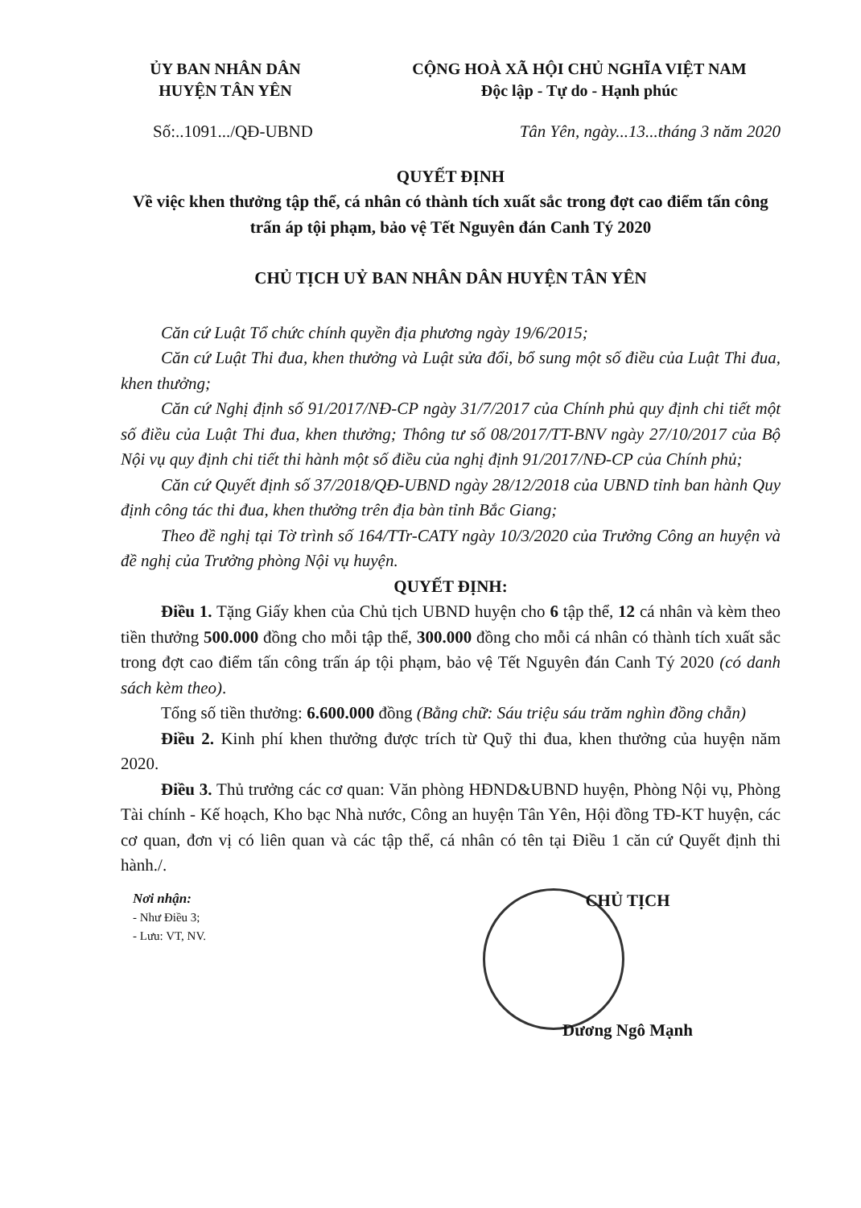ỦY BAN NHÂN DÂN
HUYỆN TÂN YÊN
CỘNG HOÀ XÃ HỘI CHỦ NGHĨA VIỆT NAM
Độc lập - Tự do - Hạnh phúc
Số:..1091.../QĐ-UBND Tân Yên, ngày...13...tháng 3 năm 2020
QUYẾT ĐỊNH
Về việc khen thưởng tập thể, cá nhân có thành tích xuất sắc trong đợt cao điểm tấn công trấn áp tội phạm, bảo vệ Tết Nguyên đán Canh Tý 2020
CHỦ TỊCH UỶ BAN NHÂN DÂN HUYỆN TÂN YÊN
Căn cứ Luật Tổ chức chính quyền địa phương ngày 19/6/2015;
Căn cứ Luật Thi đua, khen thưởng và Luật sửa đổi, bổ sung một số điều của Luật Thi đua, khen thưởng;
Căn cứ Nghị định số 91/2017/NĐ-CP ngày 31/7/2017 của Chính phủ quy định chi tiết một số điều của Luật Thi đua, khen thưởng; Thông tư số 08/2017/TT-BNV ngày 27/10/2017 của Bộ Nội vụ quy định chi tiết thi hành một số điều của nghị định 91/2017/NĐ-CP của Chính phủ;
Căn cứ Quyết định số 37/2018/QĐ-UBND ngày 28/12/2018 của UBND tỉnh ban hành Quy định công tác thi đua, khen thưởng trên địa bàn tỉnh Bắc Giang;
Theo đề nghị tại Tờ trình số 164/TTr-CATY ngày 10/3/2020 của Trưởng Công an huyện và đề nghị của Trưởng phòng Nội vụ huyện.
QUYẾT ĐỊNH:
Điều 1. Tặng Giấy khen của Chủ tịch UBND huyện cho 6 tập thể, 12 cá nhân và kèm theo tiền thưởng 500.000 đồng cho mỗi tập thể, 300.000 đồng cho mỗi cá nhân có thành tích xuất sắc trong đợt cao điểm tấn công trấn áp tội phạm, bảo vệ Tết Nguyên đán Canh Tý 2020 (có danh sách kèm theo).
Tổng số tiền thưởng: 6.600.000 đồng (Bằng chữ: Sáu triệu sáu trăm nghìn đồng chẵn)
Điều 2. Kinh phí khen thưởng được trích từ Quỹ thi đua, khen thưởng của huyện năm 2020.
Điều 3. Thủ trưởng các cơ quan: Văn phòng HĐND&UBND huyện, Phòng Nội vụ, Phòng Tài chính - Kế hoạch, Kho bạc Nhà nước, Công an huyện Tân Yên, Hội đồng TĐ-KT huyện, các cơ quan, đơn vị có liên quan và các tập thể, cá nhân có tên tại Điều 1 căn cứ Quyết định thi hành./.
Nơi nhận:
- Như Điều 3;
- Lưu: VT, NV.
CHỦ TỊCH
Dương Ngô Mạnh